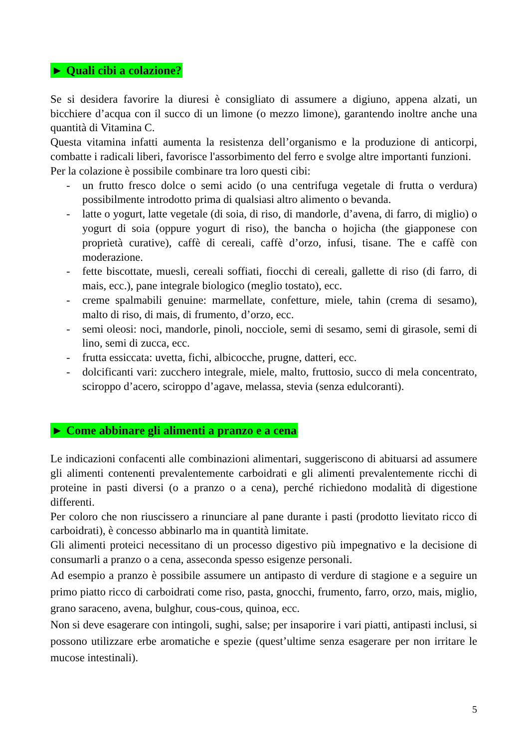► Quali cibi a colazione?
Se si desidera favorire la diuresi è consigliato di assumere a digiuno, appena alzati, un bicchiere d’acqua con il succo di un limone (o mezzo limone), garantendo inoltre anche una quantità di Vitamina C.
Questa vitamina infatti aumenta la resistenza dell’organismo e la produzione di anticorpi, combatte i radicali liberi, favorisce l'assorbimento del ferro e svolge altre importanti funzioni.
Per la colazione è possibile combinare tra loro questi cibi:
- un frutto fresco dolce o semi acido (o una centrifuga vegetale di frutta o verdura) possibilmente introdotto prima di qualsiasi altro alimento o bevanda.
- latte o yogurt, latte vegetale (di soia, di riso, di mandorle, d’avena, di farro, di miglio) o yogurt di soia (oppure yogurt di riso), the bancha o hojicha (the giapponese con proprietà curative), caffè di cereali, caffè d’orzo, infusi, tisane. The e caffè con moderazione.
- fette biscottate, muesli, cereali soffiati, fiocchi di cereali, gallette di riso (di farro, di mais, ecc.), pane integrale biologico (meglio tostato), ecc.
- creme spalmabili genuine: marmellate, confetture, miele, tahin (crema di sesamo), malto di riso, di mais, di frumento, d’orzo, ecc.
- semi oleosi: noci, mandorle, pinoli, nocciole, semi di sesamo, semi di girasole, semi di lino, semi di zucca, ecc.
- frutta essiccata: uvetta, fichi, albicocche, prugne, datteri, ecc.
- dolcificanti vari: zucchero integrale, miele, malto, fruttosio, succo di mela concentrato, sciroppo d’acero, sciroppo d’agave, melassa, stevia (senza edulcoranti).
► Come abbinare gli alimenti a pranzo e a cena
Le indicazioni confacenti alle combinazioni alimentari, suggeriscono di abituarsi ad assumere gli alimenti contenenti prevalentemente carboidrati e gli alimenti prevalentemente ricchi di proteine in pasti diversi (o a pranzo o a cena), perché richiedono modalità di digestione differenti.
Per coloro che non riuscissero a rinunciare al pane durante i pasti (prodotto lievitato ricco di carboidrati), è concesso abbinarlo ma in quantità limitate.
Gli alimenti proteici necessitano di un processo digestivo più impegnativo e la decisione di consumarli a pranzo o a cena, asseconda spesso esigenze personali.
Ad esempio a pranzo è possibile assumere un antipasto di verdure di stagione e a seguire un primo piatto ricco di carboidrati come riso, pasta, gnocchi, frumento, farro, orzo, mais, miglio, grano saraceno, avena, bulghur, cous-cous, quinoa, ecc.
Non si deve esagerare con intingoli, sughi, salse; per insaporire i vari piatti, antipasti inclusi, si possono utilizzare erbe aromatiche e spezie (quest’ultime senza esagerare per non irritare le mucose intestinali).
5